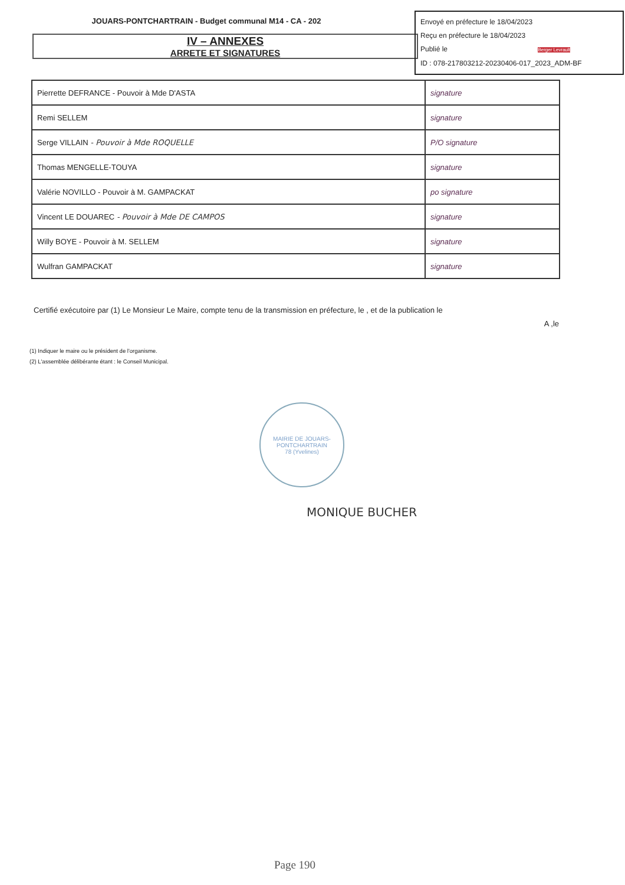JOUARS-PONTCHARTRAIN - Budget communal M14 - CA - 202
Envoyé en préfecture le 18/04/2023
Reçu en préfecture le 18/04/2023
Publié le Berger Levrault
ID : 078-217803212-20230406-017_2023_ADM-BF
IV – ANNEXES
ARRETE ET SIGNATURES
| Pierrette DEFRANCE - Pouvoir à Mde D'ASTA | signature |
| Remi SELLEM | signature |
| Serge VILLAIN - Pouvoir à Mde ROQUELLE | P/O signature |
| Thomas MENGELLE-TOUYA | signature |
| Valérie NOVILLO - Pouvoir à M. GAMPACKAT | po signature |
| Vincent LE DOUAREC - Pouvoir à Mde DE CAMPOS | signature |
| Willy BOYE - Pouvoir à M. SELLEM | signature |
| Wulfran GAMPACKAT | signature |
Certifié exécutoire par (1) Le Monsieur Le Maire, compte tenu de la transmission en préfecture, le , et de la publication le
A ,le
(1) Indiquer le maire ou le président de l'organisme.
(2) L'assemblée délibérante étant : le Conseil Municipal.
MAIRIE DE JOUARS-PONTCHARTRAIN
78 (Yvelines)
MONIQUE BUCHER
Page 190